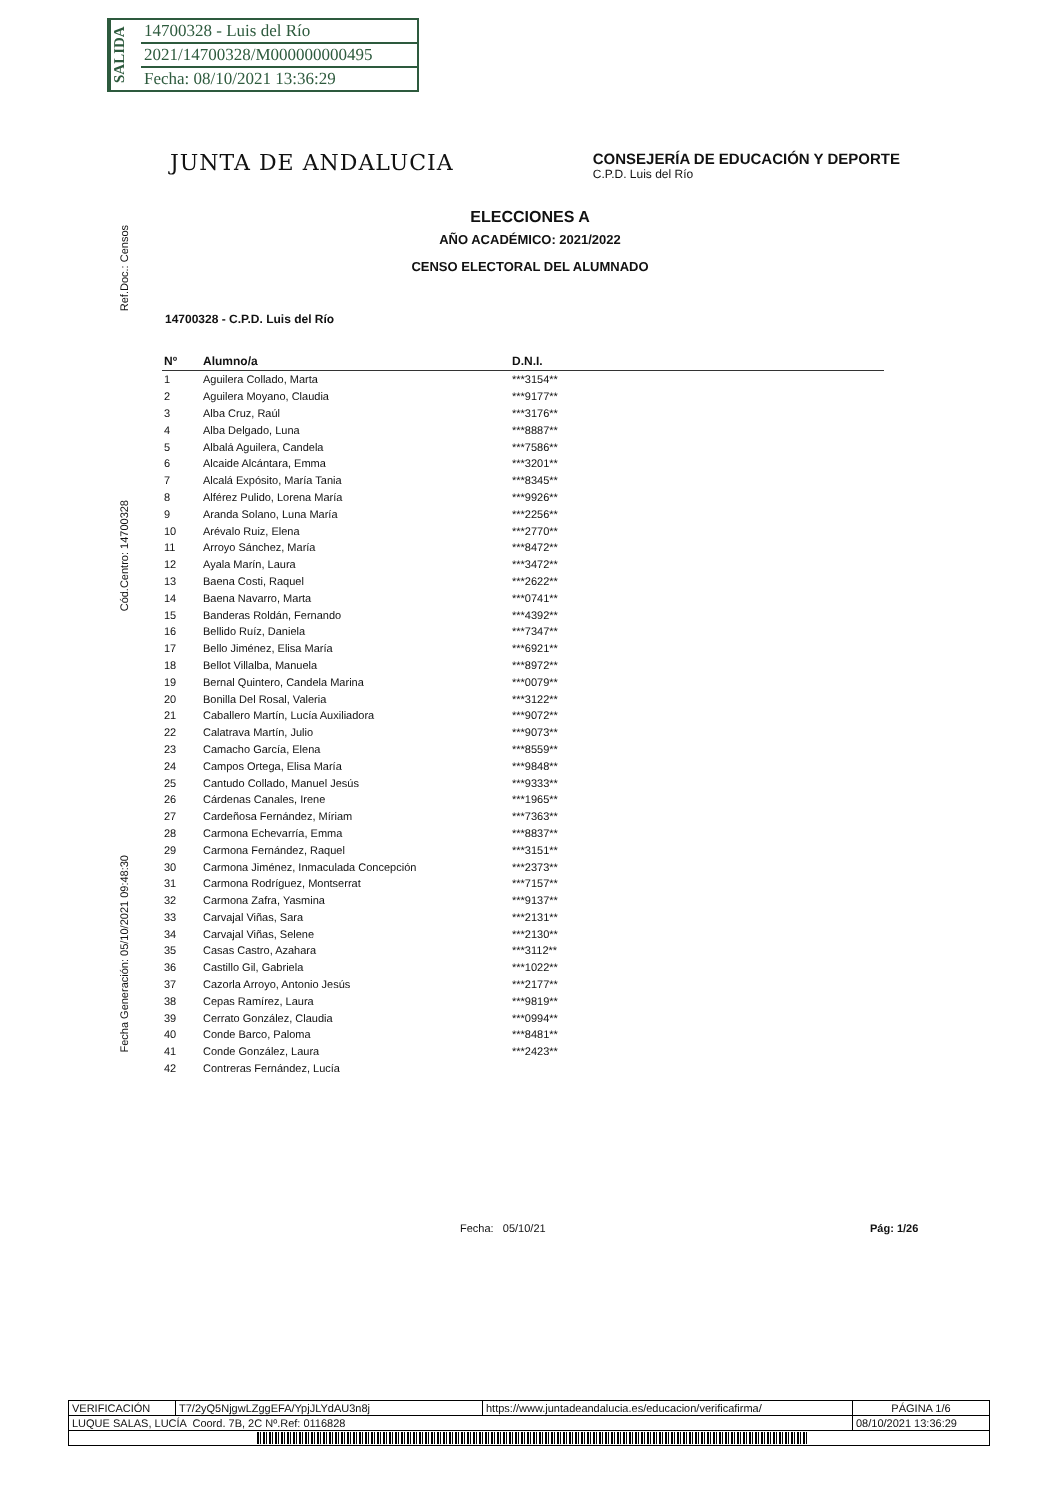SALIDA
14700328 - Luis del Río
2021/14700328/M000000000495
Fecha: 08/10/2021 13:36:29
Ref.Doc.: Censos
Cód.Centro: 14700328
Fecha Generación: 05/10/2021 09:48:30
JUNTA DE ANDALUCIA
CONSEJERÍA DE EDUCACIÓN Y DEPORTE
C.P.D. Luis del Río
ELECCIONES A
AÑO ACADÉMICO: 2021/2022
CENSO ELECTORAL DEL ALUMNADO
14700328 - C.P.D. Luis del Río
| Nº | Alumno/a | D.N.I. |
| --- | --- | --- |
| 1 | Aguilera Collado, Marta | ***3154** |
| 2 | Aguilera Moyano, Claudia | ***9177** |
| 3 | Alba Cruz, Raúl | ***3176** |
| 4 | Alba Delgado, Luna | ***8887** |
| 5 | Albalá Aguilera, Candela | ***7586** |
| 6 | Alcaide Alcántara, Emma | ***3201** |
| 7 | Alcalá Expósito, María Tania | ***8345** |
| 8 | Alférez Pulido, Lorena María | ***9926** |
| 9 | Aranda Solano, Luna María | ***2256** |
| 10 | Arévalo Ruiz, Elena | ***2770** |
| 11 | Arroyo Sánchez, María | ***8472** |
| 12 | Ayala Marín, Laura | ***3472** |
| 13 | Baena Costi, Raquel | ***2622** |
| 14 | Baena Navarro, Marta | ***0741** |
| 15 | Banderas Roldán, Fernando | ***4392** |
| 16 | Bellido Ruíz, Daniela | ***7347** |
| 17 | Bello Jiménez, Elisa María | ***6921** |
| 18 | Bellot Villalba, Manuela | ***8972** |
| 19 | Bernal Quintero, Candela Marina | ***0079** |
| 20 | Bonilla Del Rosal, Valeria | ***3122** |
| 21 | Caballero Martín, Lucía Auxiliadora | ***9072** |
| 22 | Calatrava Martín, Julio | ***9073** |
| 23 | Camacho García, Elena | ***8559** |
| 24 | Campos Ortega, Elisa María | ***9848** |
| 25 | Cantudo Collado, Manuel Jesús | ***9333** |
| 26 | Cárdenas Canales, Irene | ***1965** |
| 27 | Cardeñosa Fernández, Míriam | ***7363** |
| 28 | Carmona Echevarría, Emma | ***8837** |
| 29 | Carmona Fernández, Raquel | ***3151** |
| 30 | Carmona Jiménez, Inmaculada Concepción | ***2373** |
| 31 | Carmona Rodríguez, Montserrat | ***7157** |
| 32 | Carmona Zafra, Yasmina | ***9137** |
| 33 | Carvajal Viñas, Sara | ***2131** |
| 34 | Carvajal Viñas, Selene | ***2130** |
| 35 | Casas Castro, Azahara | ***3112** |
| 36 | Castillo Gil, Gabriela | ***1022** |
| 37 | Cazorla Arroyo, Antonio Jesús | ***2177** |
| 38 | Cepas Ramírez, Laura | ***9819** |
| 39 | Cerrato González, Claudia | ***0994** |
| 40 | Conde Barco, Paloma | ***8481** |
| 41 | Conde González, Laura | ***2423** |
| 42 | Contreras Fernández, Lucía | |
Fecha: 05/10/21 Pág: 1/26
| VERIFICACIÓN | T7/2yQ5NjgwLZggEFA/YpjJLYdAU3n8j | https://www.juntadeandalucia.es/educacion/verificafirma/ | PÁGINA 1/6 |
| LUQUE SALAS, LUCÍA Coord. 7B, 2C Nº.Ref: 0116828 | | | 08/10/2021 13:36:29 |